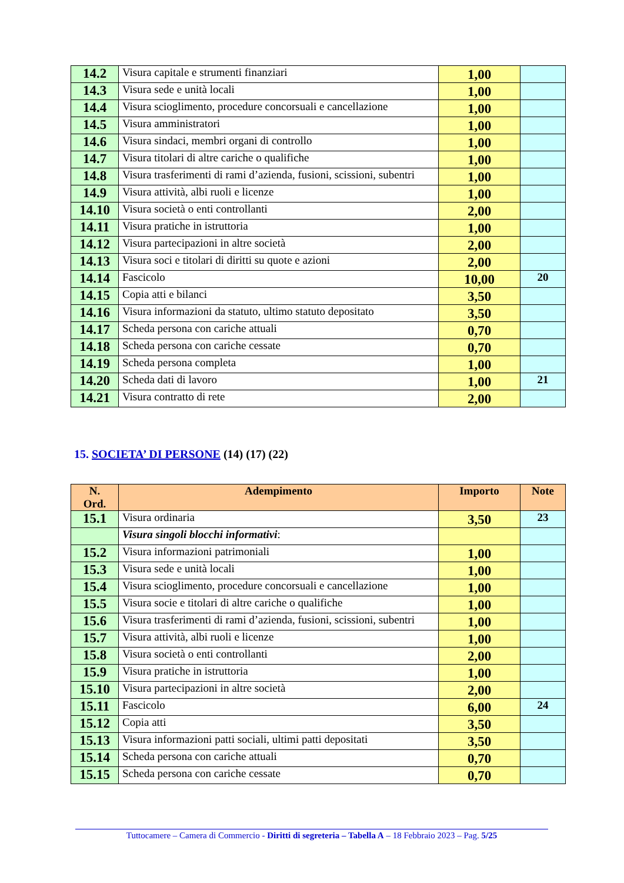| 14.2 | Visura capitale e strumenti finanziari | 1,00 | |
| 14.3 | Visura sede e unità locali | 1,00 | |
| 14.4 | Visura scioglimento, procedure concorsuali e cancellazione | 1,00 | |
| 14.5 | Visura amministratori | 1,00 | |
| 14.6 | Visura sindaci, membri organi di controllo | 1,00 | |
| 14.7 | Visura titolari di altre cariche o qualifiche | 1,00 | |
| 14.8 | Visura trasferimenti di rami d’azienda, fusioni, scissioni, subentri | 1,00 | |
| 14.9 | Visura attività, albi ruoli e licenze | 1,00 | |
| 14.10 | Visura società o enti controllanti | 2,00 | |
| 14.11 | Visura pratiche in istruttoria | 1,00 | |
| 14.12 | Visura partecipazioni in altre società | 2,00 | |
| 14.13 | Visura soci e titolari di diritti su quote e azioni | 2,00 | |
| 14.14 | Fascicolo | 10,00 | 20 |
| 14.15 | Copia atti e bilanci | 3,50 | |
| 14.16 | Visura informazioni da statuto, ultimo statuto depositato | 3,50 | |
| 14.17 | Scheda persona con cariche attuali | 0,70 | |
| 14.18 | Scheda persona con cariche cessate | 0,70 | |
| 14.19 | Scheda persona completa | 1,00 | |
| 14.20 | Scheda dati di lavoro | 1,00 | 21 |
| 14.21 | Visura contratto di rete | 2,00 | |
15. SOCIETA’ DI PERSONE (14) (17) (22)
| N. Ord. | Adempimento | Importo | Note |
| --- | --- | --- | --- |
| 15.1 | Visura ordinaria | 3,50 | 23 |
| | Visura singoli blocchi informativi : | | |
| 15.2 | Visura informazioni patrimoniali | 1,00 | |
| 15.3 | Visura sede e unità locali | 1,00 | |
| 15.4 | Visura scioglimento, procedure concorsuali e cancellazione | 1,00 | |
| 15.5 | Visura socie e titolari di altre cariche o qualifiche | 1,00 | |
| 15.6 | Visura trasferimenti di rami d’azienda, fusioni, scissioni, subentri | 1,00 | |
| 15.7 | Visura attività, albi ruoli e licenze | 1,00 | |
| 15.8 | Visura società o enti controllanti | 2,00 | |
| 15.9 | Visura pratiche in istruttoria | 1,00 | |
| 15.10 | Visura partecipazioni in altre società | 2,00 | |
| 15.11 | Fascicolo | 6,00 | 24 |
| 15.12 | Copia atti | 3,50 | |
| 15.13 | Visura informazioni patti sociali, ultimi patti depositati | 3,50 | |
| 15.14 | Scheda persona con cariche attuali | 0,70 | |
| 15.15 | Scheda persona con cariche cessate | 0,70 | |
Tuttocamere – Camera di Commercio - Diritti di segreteria – Tabella A – 18 Febbraio 2023 – Pag. 5/25